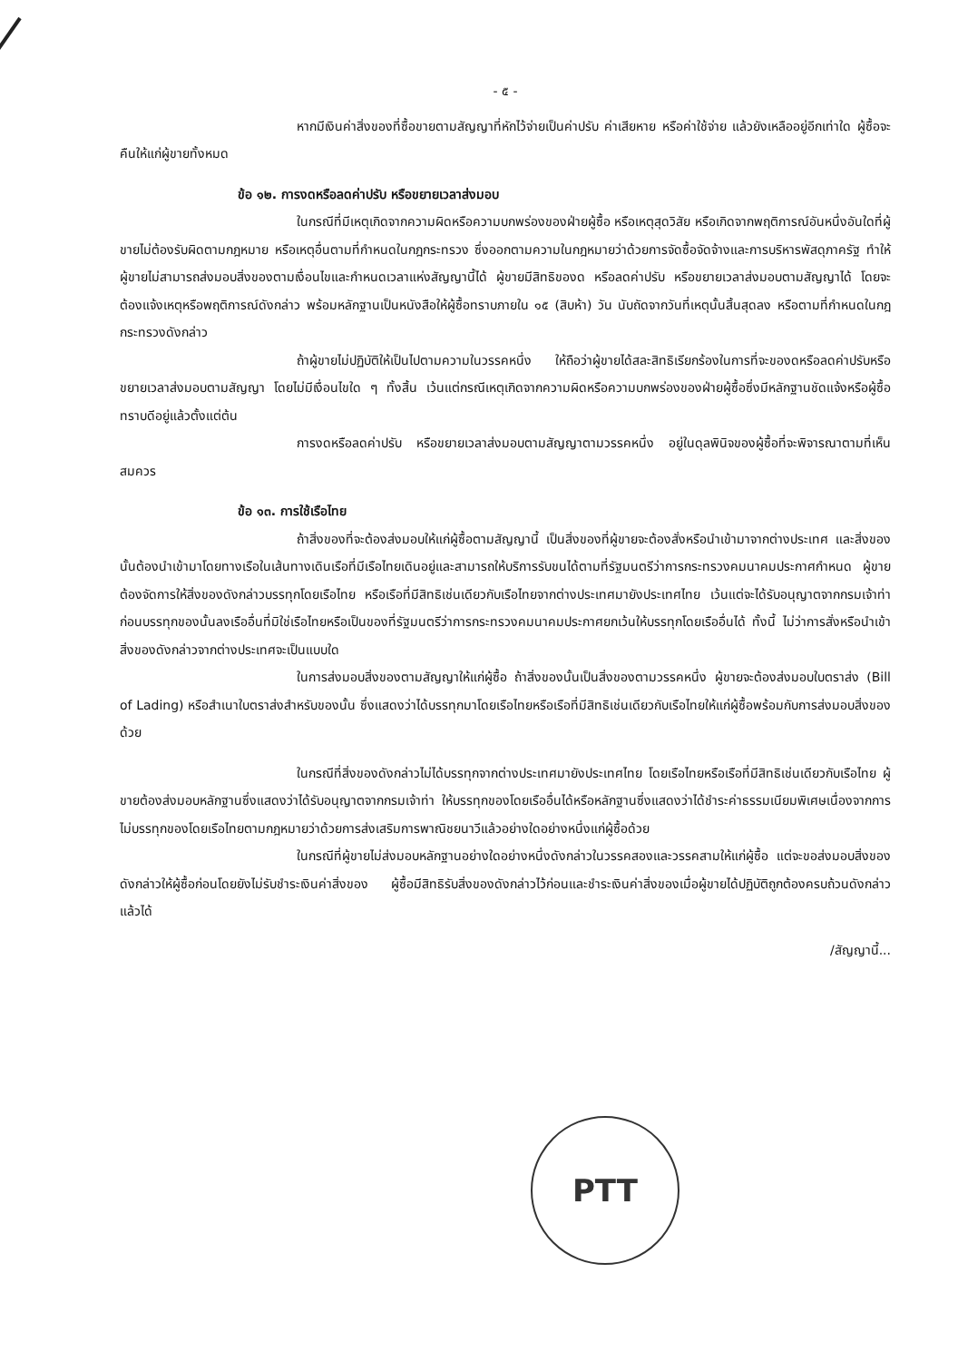- ๕ -
หากมีเงินค่าสิ่งของที่ซื้อขายตามสัญญาที่หักไว้จ่ายเป็นค่าปรับ ค่าเสียหาย หรือค่าใช้จ่าย แล้วยังเหลืออยู่อีกเท่าใด ผู้ซื้อจะคืนให้แก่ผู้ขายทั้งหมด
ข้อ ๑๒. การงดหรือลดค่าปรับ หรือขยายเวลาส่งมอบ
ในกรณีที่มีเหตุเกิดจากความผิดหรือความบกพร่องของฝ่ายผู้ซื้อ หรือเหตุสุดวิสัย หรือเกิดจากพฤติการณ์อันหนึ่งอันใดที่ผู้ขายไม่ต้องรับผิดตามกฎหมาย หรือเหตุอื่นตามที่กำหนดในกฎกระทรวง ซึ่งออกตามความในกฎหมายว่าด้วยการจัดซื้อจัดจ้างและการบริหารพัสดุภาครัฐ ทำให้ผู้ขายไม่สามารถส่งมอบสิ่งของตามเงื่อนไขและกำหนดเวลาแห่งสัญญานี้ได้ ผู้ขายมีสิทธิของด หรือลดค่าปรับ หรือขยายเวลาส่งมอบตามสัญญาได้ โดยจะต้องแจ้งเหตุหรือพฤติการณ์ดังกล่าว พร้อมหลักฐานเป็นหนังสือให้ผู้ซื้อทราบภายใน ๑๕ (สิบห้า) วัน นับถัดจากวันที่เหตุนั้นสิ้นสุดลง หรือตามที่กำหนดในกฎกระทรวงดังกล่าว
ถ้าผู้ขายไม่ปฏิบัติให้เป็นไปตามความในวรรคหนึ่ง ให้ถือว่าผู้ขายได้สละสิทธิเรียกร้องในการที่จะของดหรือลดค่าปรับหรือขยายเวลาส่งมอบตามสัญญา โดยไม่มีเงื่อนไขใด ๆ ทั้งสิ้น เว้นแต่กรณีเหตุเกิดจากความผิดหรือความบกพร่องของฝ่ายผู้ซื้อซึ่งมีหลักฐานชัดแจ้งหรือผู้ซื้อทราบดีอยู่แล้วตั้งแต่ต้น
การงดหรือลดค่าปรับ หรือขยายเวลาส่งมอบตามสัญญาตามวรรคหนึ่ง อยู่ในดุลพินิจของผู้ซื้อที่จะพิจารณาตามที่เห็นสมควร
ข้อ ๑๓. การใช้เรือไทย
ถ้าสิ่งของที่จะต้องส่งมอบให้แก่ผู้ซื้อตามสัญญานี้ เป็นสิ่งของที่ผู้ขายจะต้องสั่งหรือนำเข้ามาจากต่างประเทศ และสิ่งของนั้นต้องนำเข้ามาโดยทางเรือในเส้นทางเดินเรือที่มีเรือไทยเดินอยู่และสามารถให้บริการรับขนได้ตามที่รัฐมนตรีว่าการกระทรวงคมนาคมประกาศกำหนด ผู้ขายต้องจัดการให้สิ่งของดังกล่าวบรรทุกโดยเรือไทย หรือเรือที่มีสิทธิเช่นเดียวกับเรือไทยจากต่างประเทศมายังประเทศไทย เว้นแต่จะได้รับอนุญาตจากกรมเจ้าท่าก่อนบรรทุกของนั้นลงเรืออื่นที่มิใช่เรือไทยหรือเป็นของที่รัฐมนตรีว่าการกระทรวงคมนาคมประกาศยกเว้นให้บรรทุกโดยเรืออื่นได้ ทั้งนี้ ไม่ว่าการสั่งหรือนำเข้าสิ่งของดังกล่าวจากต่างประเทศจะเป็นแบบใด
ในการส่งมอบสิ่งของตามสัญญาให้แก่ผู้ซื้อ ถ้าสิ่งของนั้นเป็นสิ่งของตามวรรคหนึ่ง ผู้ขายจะต้องส่งมอบใบตราส่ง (Bill of Lading) หรือสำเนาใบตราส่งสำหรับของนั้น ซึ่งแสดงว่าได้บรรทุกมาโดยเรือไทยหรือเรือที่มีสิทธิเช่นเดียวกับเรือไทยให้แก่ผู้ซื้อพร้อมกับการส่งมอบสิ่งของด้วย
ในกรณีที่สิ่งของดังกล่าวไม่ได้บรรทุกจากต่างประเทศมายังประเทศไทย โดยเรือไทยหรือเรือที่มีสิทธิเช่นเดียวกับเรือไทย ผู้ขายต้องส่งมอบหลักฐานซึ่งแสดงว่าได้รับอนุญาตจากกรมเจ้าท่า ให้บรรทุกของโดยเรืออื่นได้หรือหลักฐานซึ่งแสดงว่าได้ชำระค่าธรรมเนียมพิเศษเนื่องจากการไม่บรรทุกของโดยเรือไทยตามกฎหมายว่าด้วยการส่งเสริมการพาณิชยนาวีแล้วอย่างใดอย่างหนึ่งแก่ผู้ซื้อด้วย
ในกรณีที่ผู้ขายไม่ส่งมอบหลักฐานอย่างใดอย่างหนึ่งดังกล่าวในวรรคสองและวรรคสามให้แก่ผู้ซื้อ แต่จะขอส่งมอบสิ่งของดังกล่าวให้ผู้ซื้อก่อนโดยยังไม่รับชำระเงินค่าสิ่งของ ผู้ซื้อมีสิทธิรับสิ่งของดังกล่าวไว้ก่อนและชำระเงินค่าสิ่งของเมื่อผู้ขายได้ปฏิบัติถูกต้องครบถ้วนดังกล่าวแล้วได้
/สัญญานี้...
PTT